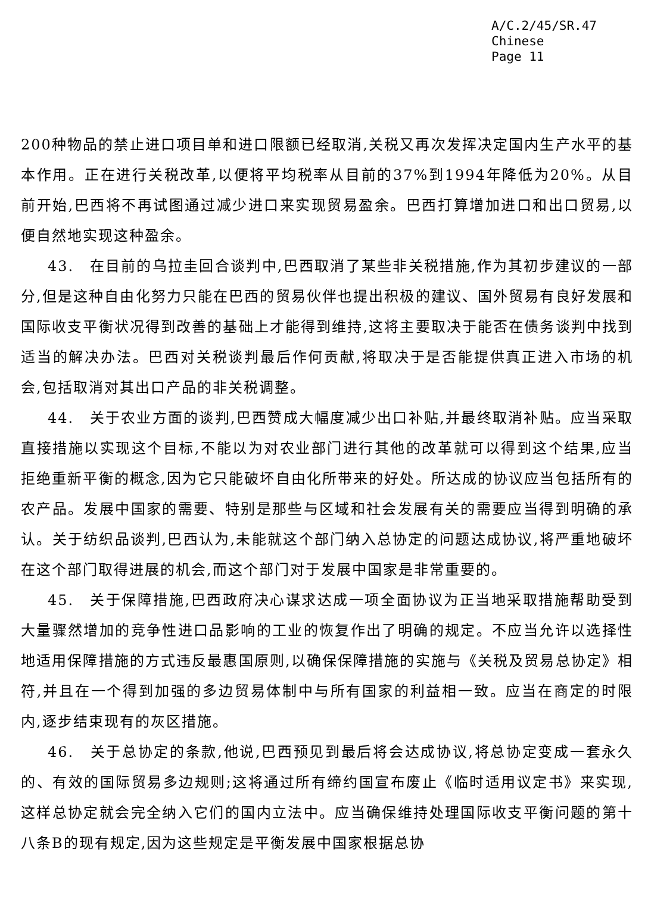A/C.2/45/SR.47
Chinese
Page 11
200种物品的禁止进口项目单和进口限额已经取消,关税又再次发挥决定国内生产水平的基本作用。正在进行关税改革,以便将平均税率从目前的37%到1994年降低为20%。从目前开始,巴西将不再试图通过减少进口来实现贸易盈余。巴西打算增加进口和出口贸易,以便自然地实现这种盈余。
43.　在目前的乌拉圭回合谈判中,巴西取消了某些非关税措施,作为其初步建议的一部分,但是这种自由化努力只能在巴西的贸易伙伴也提出积极的建议、国外贸易有良好发展和国际收支平衡状况得到改善的基础上才能得到维持,这将主要取决于能否在债务谈判中找到适当的解决办法。巴西对关税谈判最后作何贡献,将取决于是否能提供真正进入市场的机会,包括取消对其出口产品的非关税调整。
44.　关于农业方面的谈判,巴西赞成大幅度减少出口补贴,并最终取消补贴。应当采取直接措施以实现这个目标,不能以为对农业部门进行其他的改革就可以得到这个结果,应当拒绝重新平衡的概念,因为它只能破坏自由化所带来的好处。所达成的协议应当包括所有的农产品。发展中国家的需要、特别是那些与区域和社会发展有关的需要应当得到明确的承认。关于纺织品谈判,巴西认为,未能就这个部门纳入总协定的问题达成协议,将严重地破坏在这个部门取得进展的机会,而这个部门对于发展中国家是非常重要的。
45.　关于保障措施,巴西政府决心谋求达成一项全面协议为正当地采取措施帮助受到大量骤然增加的竞争性进口品影响的工业的恢复作出了明确的规定。不应当允许以选择性地适用保障措施的方式违反最惠国原则,以确保保障措施的实施与《关税及贸易总协定》相符,并且在一个得到加强的多边贸易体制中与所有国家的利益相一致。应当在商定的时限内,逐步结束现有的灰区措施。
46.　关于总协定的条款,他说,巴西预见到最后将会达成协议,将总协定变成一套永久的、有效的国际贸易多边规则;这将通过所有缔约国宣布废止《临时适用议定书》来实现,这样总协定就会完全纳入它们的国内立法中。应当确保维持处理国际收支平衡问题的第十八条B的现有规定,因为这些规定是平衡发展中国家根据总协